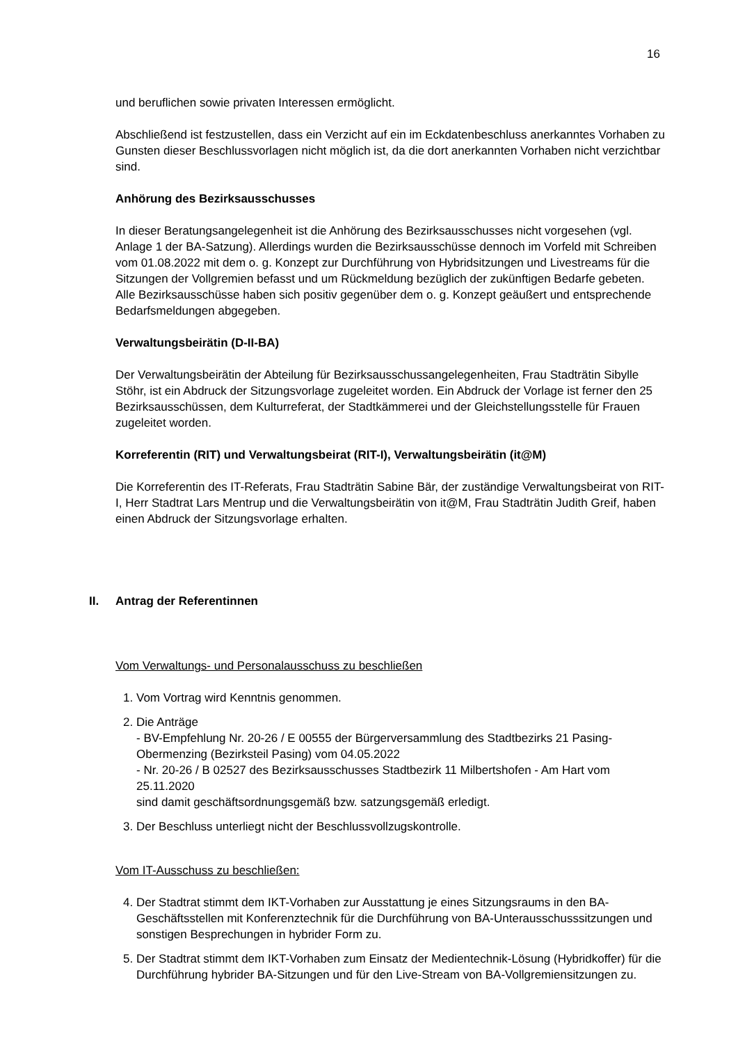16
und beruflichen sowie privaten Interessen ermöglicht.
Abschließend ist festzustellen, dass ein Verzicht auf ein im Eckdatenbeschluss anerkanntes Vorhaben zu Gunsten dieser Beschlussvorlagen nicht möglich ist, da die dort anerkannten Vorhaben nicht verzichtbar sind.
Anhörung des Bezirksausschusses
In dieser Beratungsangelegenheit ist die Anhörung des Bezirksausschusses nicht vorgesehen (vgl. Anlage 1 der BA-Satzung). Allerdings wurden die Bezirksausschüsse dennoch im Vorfeld mit Schreiben vom 01.08.2022 mit dem o. g. Konzept zur Durchführung von Hybridsitzungen und Livestreams für die Sitzungen der Vollgremien befasst und um Rückmeldung bezüglich der zukünftigen Bedarfe gebeten. Alle Bezirksausschüsse haben sich positiv gegenüber dem o. g. Konzept geäußert und entsprechende Bedarfsmeldungen abgegeben.
Verwaltungsbeirätin (D-II-BA)
Der Verwaltungsbeirätin der Abteilung für Bezirksausschussangelegenheiten, Frau Stadträtin Sibylle Stöhr, ist ein Abdruck der Sitzungsvorlage zugeleitet worden. Ein Abdruck der Vorlage ist ferner den 25 Bezirksausschüssen, dem Kulturreferat, der Stadtkämmerei und der Gleichstellungsstelle für Frauen zugeleitet worden.
Korreferentin (RIT) und Verwaltungsbeirat (RIT-I), Verwaltungsbeirätin (it@M)
Die Korreferentin des IT-Referats, Frau Stadträtin Sabine Bär, der zuständige Verwaltungsbeirat von RIT-I, Herr Stadtrat Lars Mentrup und die Verwaltungsbeirätin von it@M, Frau Stadträtin Judith Greif, haben einen Abdruck der Sitzungsvorlage erhalten.
II. Antrag der Referentinnen
Vom Verwaltungs- und Personalausschuss zu beschließen
1. Vom Vortrag wird Kenntnis genommen.
2. Die Anträge
- BV-Empfehlung Nr. 20-26 / E 00555 der Bürgerversammlung des Stadtbezirks 21 Pasing-Obermenzing (Bezirksteil Pasing) vom 04.05.2022
- Nr. 20-26 / B 02527 des Bezirksausschusses Stadtbezirk 11 Milbertshofen - Am Hart vom 25.11.2020
sind damit geschäftsordnungsgemäß bzw. satzungsgemäß erledigt.
3. Der Beschluss unterliegt nicht der Beschlussvollzugskontrolle.
Vom IT-Ausschuss zu beschließen:
4. Der Stadtrat stimmt dem IKT-Vorhaben zur Ausstattung je eines Sitzungsraums in den BA-Geschäftsstellen mit Konferenztechnik für die Durchführung von BA-Unterausschusssitzungen und sonstigen Besprechungen in hybrider Form zu.
5. Der Stadtrat stimmt dem IKT-Vorhaben zum Einsatz der Medientechnik-Lösung (Hybridkoffer) für die Durchführung hybrider BA-Sitzungen und für den Live-Stream von BA-Vollgremiensitzungen zu.